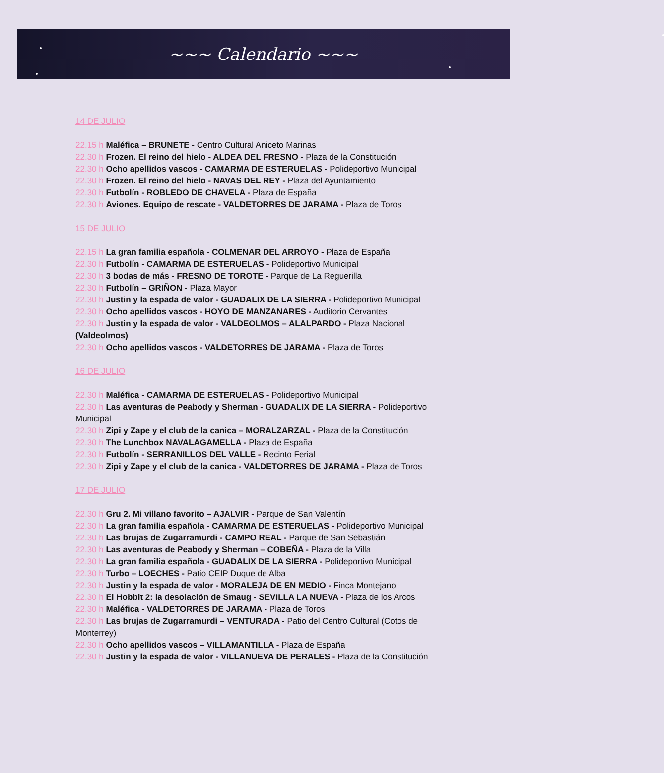~~~ Calendario ~~~
14 DE JULIO
22.15 h Maléfica – BRUNETE - Centro Cultural Aniceto Marinas
22.30 h Frozen. El reino del hielo - ALDEA DEL FRESNO - Plaza de la Constitución
22.30 h Ocho apellidos vascos - CAMARMA DE ESTERUELAS - Polideportivo Municipal
22.30 h Frozen. El reino del hielo - NAVAS DEL REY - Plaza del Ayuntamiento
22.30 h Futbolín - ROBLEDO DE CHAVELA - Plaza de España
22.30 h Aviones. Equipo de rescate - VALDETORRES DE JARAMA - Plaza de Toros
15 DE JULIO
22.15 h La gran familia española - COLMENAR DEL ARROYO - Plaza de España
22.30 h Futbolín - CAMARMA DE ESTERUELAS - Polideportivo Municipal
22.30 h 3 bodas de más - FRESNO DE TOROTE - Parque de La Reguerilla
22.30 h Futbolín – GRIÑON - Plaza Mayor
22.30 h Justin y la espada de valor - GUADALIX DE LA SIERRA - Polideportivo Municipal
22.30 h Ocho apellidos vascos - HOYO DE MANZANARES - Auditorio Cervantes
22.30 h Justin y la espada de valor - VALDEOLMOS – ALALPARDO - Plaza Nacional (Valdeolmos)
22.30 h Ocho apellidos vascos - VALDETORRES DE JARAMA - Plaza de Toros
16 DE JULIO
22.30 h Maléfica - CAMARMA DE ESTERUELAS - Polideportivo Municipal
22.30 h Las aventuras de Peabody y Sherman - GUADALIX DE LA SIERRA - Polideportivo Municipal
22.30 h Zipi y Zape y el club de la canica – MORALZARZAL - Plaza de la Constitución
22.30 h The Lunchbox NAVALAGAMELLA - Plaza de España
22.30 h Futbolín - SERRANILLOS DEL VALLE - Recinto Ferial
22.30 h Zipi y Zape y el club de la canica - VALDETORRES DE JARAMA - Plaza de Toros
17 DE JULIO
22.30 h Gru 2. Mi villano favorito – AJALVIR - Parque de San Valentín
22.30 h La gran familia española - CAMARMA DE ESTERUELAS - Polideportivo Municipal
22.30 h Las brujas de Zugarramurdi - CAMPO REAL - Parque de San Sebastián
22.30 h Las aventuras de Peabody y Sherman – COBEÑA - Plaza de la Villa
22.30 h La gran familia española - GUADALIX DE LA SIERRA - Polideportivo Municipal
22.30 h Turbo – LOECHES - Patio CEIP Duque de Alba
22.30 h Justin y la espada de valor - MORALEJA DE EN MEDIO - Finca Montejano
22.30 h El Hobbit 2: la desolación de Smaug - SEVILLA LA NUEVA - Plaza de los Arcos
22.30 h Maléfica - VALDETORRES DE JARAMA - Plaza de Toros
22.30 h Las brujas de Zugarramurdi – VENTURADA - Patio del Centro Cultural (Cotos de Monterrey)
22.30 h Ocho apellidos vascos – VILLAMANTILLA - Plaza de España
22.30 h Justin y la espada de valor - VILLANUEVA DE PERALES - Plaza de la Constitución